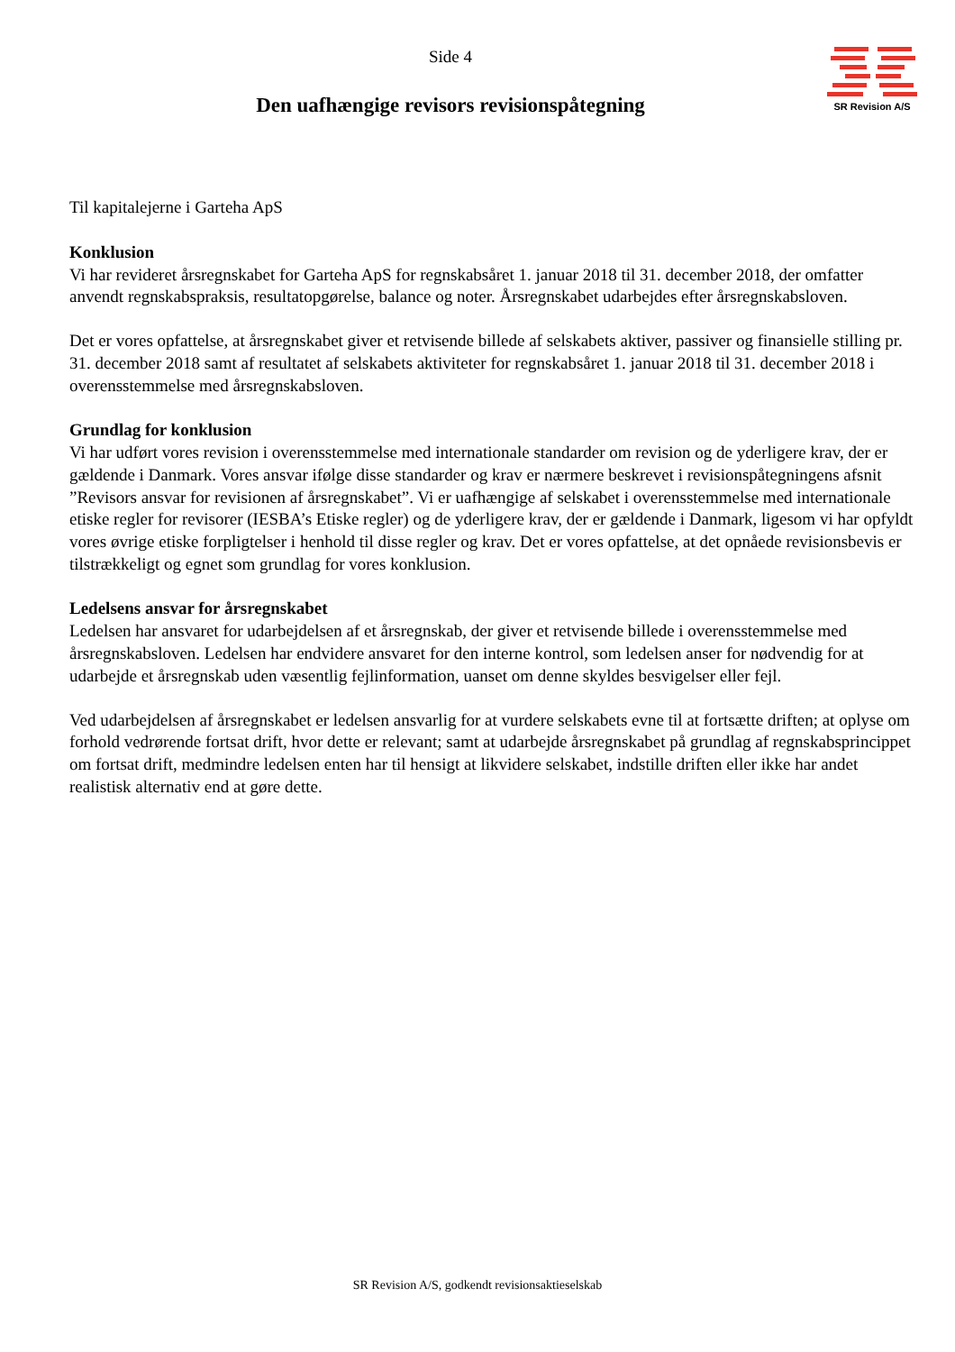Side 4
Den uafhængige revisors revisionspåtegning
SR Revision A/S
Til kapitalejerne i Garteha ApS
Konklusion
Vi har revideret årsregnskabet for Garteha ApS for regnskabsåret 1. januar 2018 til 31. december 2018, der omfatter anvendt regnskabspraksis, resultatopgørelse, balance og noter. Årsregnskabet udarbejdes efter årsregnskabsloven.
Det er vores opfattelse, at årsregnskabet giver et retvisende billede af selskabets aktiver, passiver og finansielle stilling pr. 31. december 2018 samt af resultatet af selskabets aktiviteter for regnskabsåret 1. januar 2018 til 31. december 2018 i overensstemmelse med årsregnskabsloven.
Grundlag for konklusion
Vi har udført vores revision i overensstemmelse med internationale standarder om revision og de yderligere krav, der er gældende i Danmark. Vores ansvar ifølge disse standarder og krav er nærmere beskrevet i revisionspåtegningens afsnit ”Revisors ansvar for revisionen af årsregnskabet”. Vi er uafhængige af selskabet i overensstemmelse med internationale etiske regler for revisorer (IESBA’s Etiske regler) og de yderligere krav, der er gældende i Danmark, ligesom vi har opfyldt vores øvrige etiske forpligtelser i henhold til disse regler og krav. Det er vores opfattelse, at det opnåede revisionsbevis er tilstrækkeligt og egnet som grundlag for vores konklusion.
Ledelsens ansvar for årsregnskabet
Ledelsen har ansvaret for udarbejdelsen af et årsregnskab, der giver et retvisende billede i overensstemmelse med årsregnskabsloven. Ledelsen har endvidere ansvaret for den interne kontrol, som ledelsen anser for nødvendig for at udarbejde et årsregnskab uden væsentlig fejlinformation, uanset om denne skyldes besvigelser eller fejl.
Ved udarbejdelsen af årsregnskabet er ledelsen ansvarlig for at vurdere selskabets evne til at fortsætte driften; at oplyse om forhold vedrørende fortsat drift, hvor dette er relevant; samt at udarbejde årsregnskabet på grundlag af regnskabsprincippet om fortsat drift, medmindre ledelsen enten har til hensigt at likvidere selskabet, indstille driften eller ikke har andet realistisk alternativ end at gøre dette.
SR Revision A/S, godkendt revisionsaktieselskab